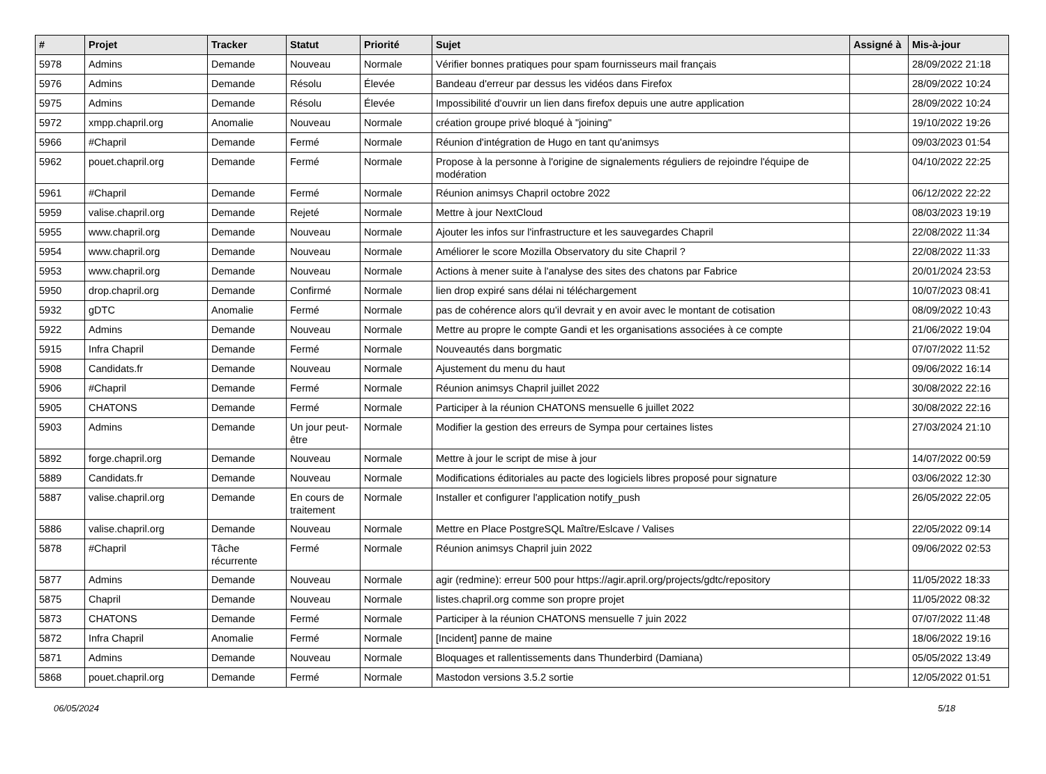| # | Projet | Tracker | Statut | Priorité | Sujet | Assigné à | Mis-à-jour |
| --- | --- | --- | --- | --- | --- | --- | --- |
| 5978 | Admins | Demande | Nouveau | Normale | Vérifier bonnes pratiques pour spam fournisseurs mail français | | 28/09/2022 21:18 |
| 5976 | Admins | Demande | Résolu | Élevée | Bandeau d'erreur par dessus les vidéos dans Firefox | | 28/09/2022 10:24 |
| 5975 | Admins | Demande | Résolu | Élevée | Impossibilité d'ouvrir un lien dans firefox depuis une autre application | | 28/09/2022 10:24 |
| 5972 | xmpp.chapril.org | Anomalie | Nouveau | Normale | création groupe privé bloqué à "joining" | | 19/10/2022 19:26 |
| 5966 | #Chapril | Demande | Fermé | Normale | Réunion d'intégration de Hugo en tant qu'animsys | | 09/03/2023 01:54 |
| 5962 | pouet.chapril.org | Demande | Fermé | Normale | Propose à la personne à l'origine de signalements réguliers de rejoindre l'équipe de modération | | 04/10/2022 22:25 |
| 5961 | #Chapril | Demande | Fermé | Normale | Réunion animsys Chapril octobre 2022 | | 06/12/2022 22:22 |
| 5959 | valise.chapril.org | Demande | Rejeté | Normale | Mettre à jour NextCloud | | 08/03/2023 19:19 |
| 5955 | www.chapril.org | Demande | Nouveau | Normale | Ajouter les infos sur l'infrastructure et les sauvegardes Chapril | | 22/08/2022 11:34 |
| 5954 | www.chapril.org | Demande | Nouveau | Normale | Améliorer le score Mozilla Observatory du site Chapril ? | | 22/08/2022 11:33 |
| 5953 | www.chapril.org | Demande | Nouveau | Normale | Actions à mener suite à l'analyse des sites des chatons par Fabrice | | 20/01/2024 23:53 |
| 5950 | drop.chapril.org | Demande | Confirmé | Normale | lien drop expiré sans délai ni téléchargement | | 10/07/2023 08:41 |
| 5932 | gDTC | Anomalie | Fermé | Normale | pas de cohérence alors qu'il devrait y en avoir avec le montant de cotisation | | 08/09/2022 10:43 |
| 5922 | Admins | Demande | Nouveau | Normale | Mettre au propre le compte Gandi et les organisations associées à ce compte | | 21/06/2022 19:04 |
| 5915 | Infra Chapril | Demande | Fermé | Normale | Nouveautés dans borgmatic | | 07/07/2022 11:52 |
| 5908 | Candidats.fr | Demande | Nouveau | Normale | Ajustement du menu du haut | | 09/06/2022 16:14 |
| 5906 | #Chapril | Demande | Fermé | Normale | Réunion animsys Chapril juillet 2022 | | 30/08/2022 22:16 |
| 5905 | CHATONS | Demande | Fermé | Normale | Participer à la réunion CHATONS mensuelle 6 juillet 2022 | | 30/08/2022 22:16 |
| 5903 | Admins | Demande | Un jour peut-être | Normale | Modifier la gestion des erreurs de Sympa pour certaines listes | | 27/03/2024 21:10 |
| 5892 | forge.chapril.org | Demande | Nouveau | Normale | Mettre à jour le script de mise à jour | | 14/07/2022 00:59 |
| 5889 | Candidats.fr | Demande | Nouveau | Normale | Modifications éditoriales au pacte des logiciels libres proposé pour signature | | 03/06/2022 12:30 |
| 5887 | valise.chapril.org | Demande | En cours de traitement | Normale | Installer et configurer l'application notify_push | | 26/05/2022 22:05 |
| 5886 | valise.chapril.org | Demande | Nouveau | Normale | Mettre en Place PostgreSQL Maître/Eslcave / Valises | | 22/05/2022 09:14 |
| 5878 | #Chapril | Tâche récurrente | Fermé | Normale | Réunion animsys Chapril juin 2022 | | 09/06/2022 02:53 |
| 5877 | Admins | Demande | Nouveau | Normale | agir (redmine): erreur 500 pour https://agir.april.org/projects/gdtc/repository | | 11/05/2022 18:33 |
| 5875 | Chapril | Demande | Nouveau | Normale | listes.chapril.org comme son propre projet | | 11/05/2022 08:32 |
| 5873 | CHATONS | Demande | Fermé | Normale | Participer à la réunion CHATONS mensuelle 7 juin 2022 | | 07/07/2022 11:48 |
| 5872 | Infra Chapril | Anomalie | Fermé | Normale | [Incident] panne de maine | | 18/06/2022 19:16 |
| 5871 | Admins | Demande | Nouveau | Normale | Bloquages et rallentissements dans Thunderbird (Damiana) | | 05/05/2022 13:49 |
| 5868 | pouet.chapril.org | Demande | Fermé | Normale | Mastodon versions 3.5.2 sortie | | 12/05/2022 01:51 |
06/05/2024 5/18